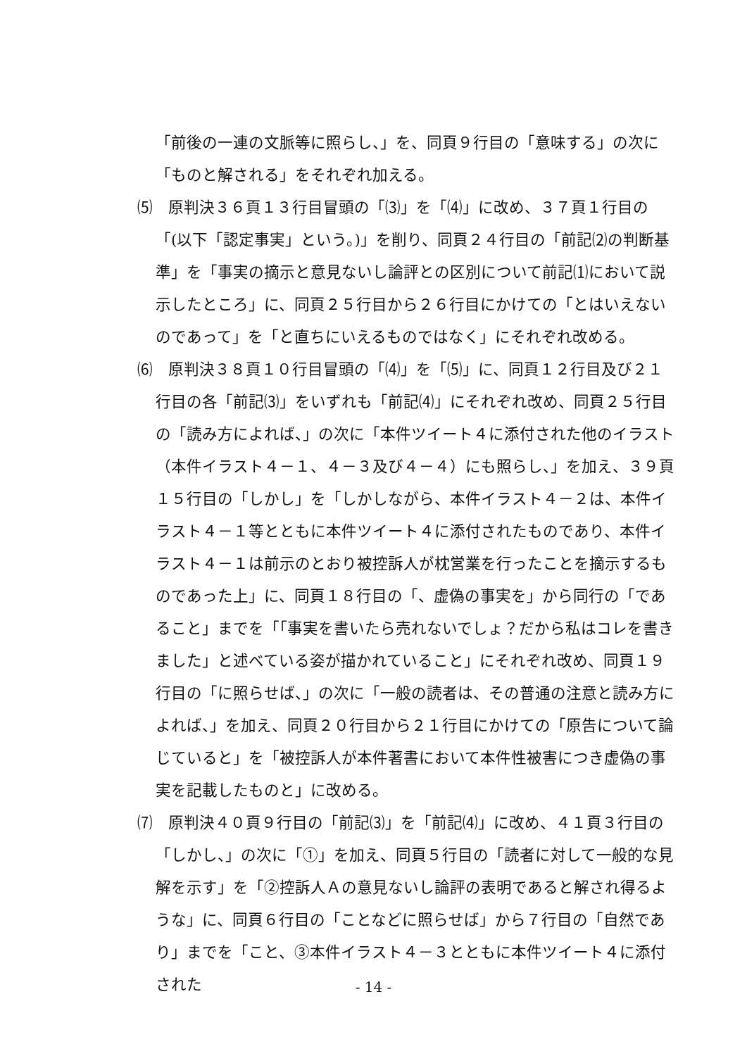「前後の一連の文脈等に照らし、」を、同頁９行目の「意味する」の次に「ものと解される」をそれぞれ加える。
⑸　原判決３６頁１３行目冒頭の「⑶」を「⑷」に改め、３７頁１行目の「(以下「認定事実」という。)」を削り、同頁２４行目の「前記⑵の判断基準」を「事実の摘示と意見ないし論評との区別について前記⑴において説示したところ」に、同頁２５行目から２６行目にかけての「とはいえないのであって」を「と直ちにいえるものではなく」にそれぞれ改める。
⑹　原判決３８頁１０行目冒頭の「⑷」を「⑸」に、同頁１２行目及び２１行目の各「前記⑶」をいずれも「前記⑷」にそれぞれ改め、同頁２５行目の「読み方によれば、」の次に「本件ツイート４に添付された他のイラスト（本件イラスト４－１、４－３及び４－４）にも照らし、」を加え、３９頁１５行目の「しかし」を「しかしながら、本件イラスト４－２は、本件イラスト４－１等とともに本件ツイート４に添付されたものであり、本件イラスト４－１は前示のとおり被控訴人が枕営業を行ったことを摘示するものであった上」に、同頁１８行目の「、虚偽の事実を」から同行の「であること」までを「｢事実を書いたら売れないでしょ？だから私はコレを書きました」と述べている姿が描かれていること」にそれぞれ改め、同頁１９行目の「に照らせば、」の次に「一般の読者は、その普通の注意と読み方によれば、」を加え、同頁２０行目から２１行目にかけての「原告について論じていると」を「被控訴人が本件著書において本件性被害につき虚偽の事実を記載したものと」に改める。
⑺　原判決４０頁９行目の「前記⑶」を「前記⑷」に改め、４１頁３行目の「しかし、」の次に「①」を加え、同頁５行目の「読者に対して一般的な見解を示す」を「②控訴人Ａの意見ないし論評の表明であると解され得るような」に、同頁６行目の「ことなどに照らせば」から７行目の「自然であり」までを「こと、③本件イラスト４－３とともに本件ツイート４に添付された
- 14 -